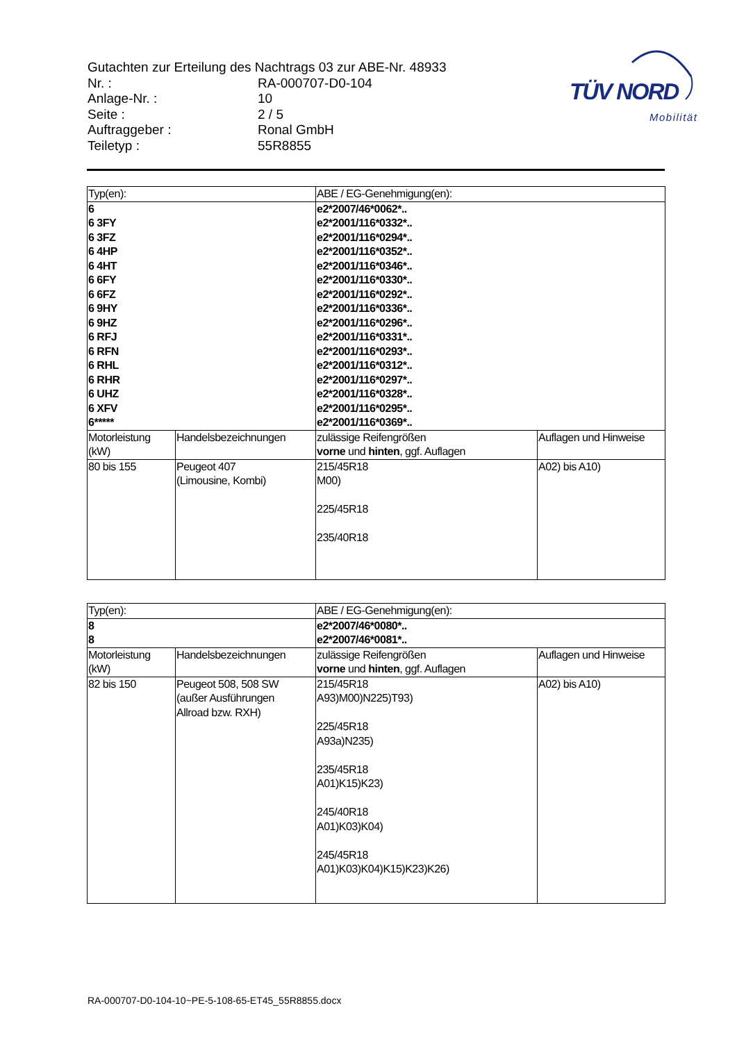Gutachten zur Erteilung des Nachtrags 03 zur ABE-Nr. 48933
| Nr. : | RA-000707-D0-104 |
| Anlage-Nr. : | 10 |
| Seite : | 2 / 5 |
| Auftraggeber : | Ronal GmbH |
| Teiletyp : | 55R8855 |
TÜV NORD
Mobilität
| Typ(en): | | ABE / EG-Genehmigung(en): | |
| 6 6 3FY 6 3FZ 6 4HP 6 4HT 6 6FY 6 6FZ 6 9HY 6 9HZ 6 RFJ 6 RFN 6 RHL 6 RHR 6 UHZ 6 XFV 6***** | | e2*2007/46*0062*.. e2*2001/116*0332*.. e2*2001/116*0294*.. e2*2001/116*0352*.. e2*2001/116*0346*.. e2*2001/116*0330*.. e2*2001/116*0292*.. e2*2001/116*0336*.. e2*2001/116*0296*.. e2*2001/116*0331*.. e2*2001/116*0293*.. e2*2001/116*0312*.. e2*2001/116*0297*.. e2*2001/116*0328*.. e2*2001/116*0295*.. e2*2001/116*0369*.. | |
| Motorleistung (kW) | Handelsbezeichnungen | zulässige Reifengrößen vorne und hinten , ggf. Auflagen | Auflagen und Hinweise |
| 80 bis 155 | Peugeot 407 (Limousine, Kombi) | 215/45R18 M00) 225/45R18 235/40R18 | A02) bis A10) |
| Typ(en): | | ABE / EG-Genehmigung(en): | |
| 8 8 | | e2*2007/46*0080*.. e2*2007/46*0081*.. | |
| Motorleistung (kW) | Handelsbezeichnungen | zulässige Reifengrößen vorne und hinten , ggf. Auflagen | Auflagen und Hinweise |
| 82 bis 150 | Peugeot 508, 508 SW (außer Ausführungen Allroad bzw. RXH) | 215/45R18 A93)M00)N225)T93) 225/45R18 A93a)N235) 235/45R18 A01)K15)K23) 245/40R18 A01)K03)K04) 245/45R18 A01)K03)K04)K15)K23)K26) | A02) bis A10) |
RA-000707-D0-104-10~PE-5-108-65-ET45_55R8855.docx